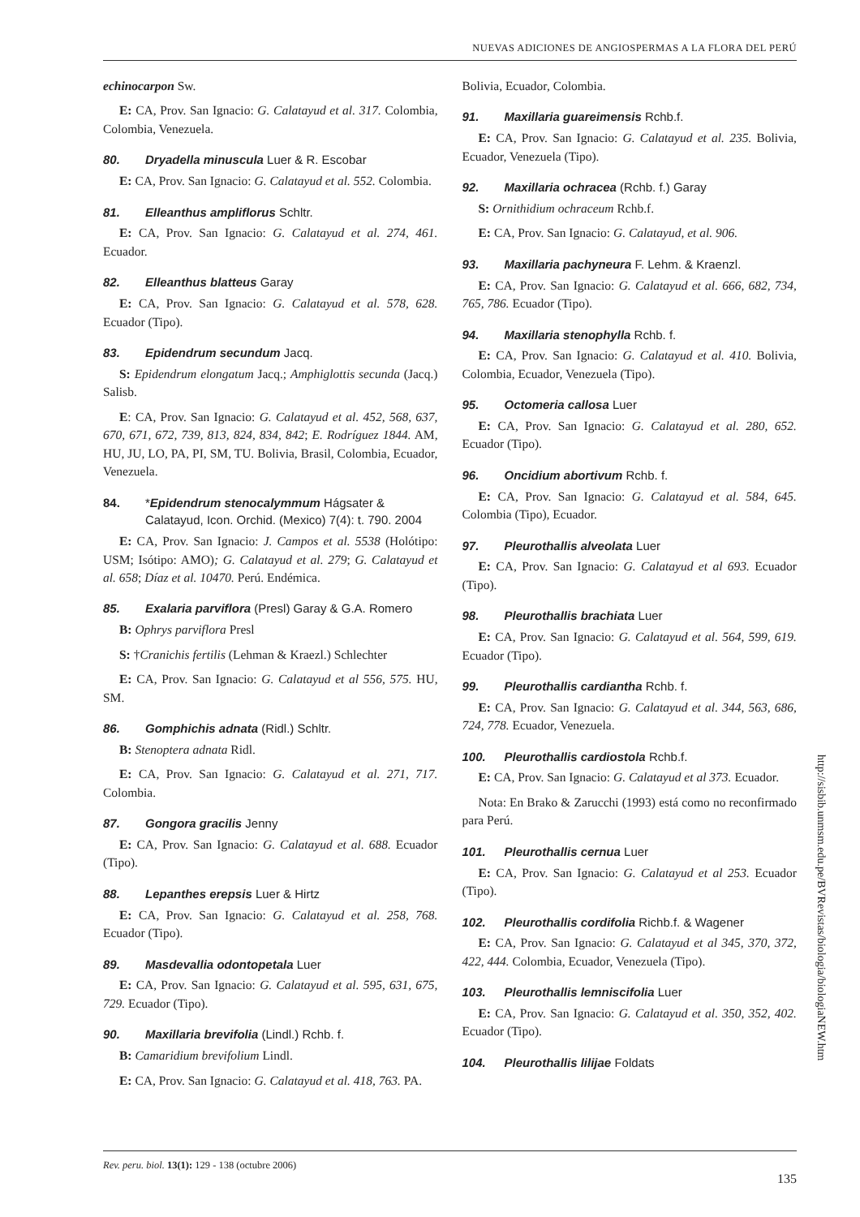NUEVAS ADICIONES DE ANGIOSPERMAS A LA FLORA DEL PERÚ
echinocarpon Sw.
E: CA, Prov. San Ignacio: G. Calatayud et al. 317. Colombia, Colombia, Venezuela.
80. Dryadella minuscula Luer & R. Escobar
E: CA, Prov. San Ignacio: G. Calatayud et al. 552. Colombia.
81. Elleanthus ampliflorus Schltr.
E: CA, Prov. San Ignacio: G. Calatayud et al. 274, 461. Ecuador.
82. Elleanthus blatteus Garay
E: CA, Prov. San Ignacio: G. Calatayud et al. 578, 628. Ecuador (Tipo).
83. Epidendrum secundum Jacq.
S: Epidendrum elongatum Jacq.; Amphiglottis secunda (Jacq.) Salisb.
E: CA, Prov. San Ignacio: G. Calatayud et al. 452, 568, 637, 670, 671, 672, 739, 813, 824, 834, 842; E. Rodríguez 1844. AM, HU, JU, LO, PA, PI, SM, TU. Bolivia, Brasil, Colombia, Ecuador, Venezuela.
84. *Epidendrum stenocalymmum Hágsater & Calatayud, Icon. Orchid. (Mexico) 7(4): t. 790. 2004
E: CA, Prov. San Ignacio: J. Campos et al. 5538 (Holótipo: USM; Isótipo: AMO); G. Calatayud et al. 279; G. Calatayud et al. 658; Díaz et al. 10470. Perú. Endémica.
85. Exalaria parviflora (Presl) Garay & G.A. Romero
B: Ophrys parviflora Presl
S: †Cranichis fertilis (Lehman & Kraezl.) Schlechter
E: CA, Prov. San Ignacio: G. Calatayud et al 556, 575. HU, SM.
86. Gomphichis adnata (Ridl.) Schltr.
B: Stenoptera adnata Ridl.
E: CA, Prov. San Ignacio: G. Calatayud et al. 271, 717. Colombia.
87. Gongora gracilis Jenny
E: CA, Prov. San Ignacio: G. Calatayud et al. 688. Ecuador (Tipo).
88. Lepanthes erepsis Luer & Hirtz
E: CA, Prov. San Ignacio: G. Calatayud et al. 258, 768. Ecuador (Tipo).
89. Masdevallia odontopetala Luer
E: CA, Prov. San Ignacio: G. Calatayud et al. 595, 631, 675, 729. Ecuador (Tipo).
90. Maxillaria brevifolia (Lindl.) Rchb. f.
B: Camaridium brevifolium Lindl.
E: CA, Prov. San Ignacio: G. Calatayud et al. 418, 763. PA.
Bolivia, Ecuador, Colombia.
91. Maxillaria guareimensis Rchb.f.
E: CA, Prov. San Ignacio: G. Calatayud et al. 235. Bolivia, Ecuador, Venezuela (Tipo).
92. Maxillaria ochracea (Rchb. f.) Garay
S: Ornithidium ochraceum Rchb.f.
E: CA, Prov. San Ignacio: G. Calatayud, et al. 906.
93. Maxillaria pachyneura F. Lehm. & Kraenzl.
E: CA, Prov. San Ignacio: G. Calatayud et al. 666, 682, 734, 765, 786. Ecuador (Tipo).
94. Maxillaria stenophylla Rchb. f.
E: CA, Prov. San Ignacio: G. Calatayud et al. 410. Bolivia, Colombia, Ecuador, Venezuela (Tipo).
95. Octomeria callosa Luer
E: CA, Prov. San Ignacio: G. Calatayud et al. 280, 652. Ecuador (Tipo).
96. Oncidium abortivum Rchb. f.
E: CA, Prov. San Ignacio: G. Calatayud et al. 584, 645. Colombia (Tipo), Ecuador.
97. Pleurothallis alveolata Luer
E: CA, Prov. San Ignacio: G. Calatayud et al 693. Ecuador (Tipo).
98. Pleurothallis brachiata Luer
E: CA, Prov. San Ignacio: G. Calatayud et al. 564, 599, 619. Ecuador (Tipo).
99. Pleurothallis cardiantha Rchb. f.
E: CA, Prov. San Ignacio: G. Calatayud et al. 344, 563, 686, 724, 778. Ecuador, Venezuela.
100. Pleurothallis cardiostola Rchb.f.
E: CA, Prov. San Ignacio: G. Calatayud et al 373. Ecuador.
Nota: En Brako & Zarucchi (1993) está como no reconfirmado para Perú.
101. Pleurothallis cernua Luer
E: CA, Prov. San Ignacio: G. Calatayud et al 253. Ecuador (Tipo).
102. Pleurothallis cordifolia Richb.f. & Wagener
E: CA, Prov. San Ignacio: G. Calatayud et al 345, 370, 372, 422, 444. Colombia, Ecuador, Venezuela (Tipo).
103. Pleurothallis lemniscifolia Luer
E: CA, Prov. San Ignacio: G. Calatayud et al. 350, 352, 402. Ecuador (Tipo).
104. Pleurothallis lilijae Foldats
http://sisbib.unmsm.edu.pe/BVRevistas/biologia/biologiaNEW.htm
Rev. peru. biol. 13(1): 129 - 138 (octubre 2006) 135